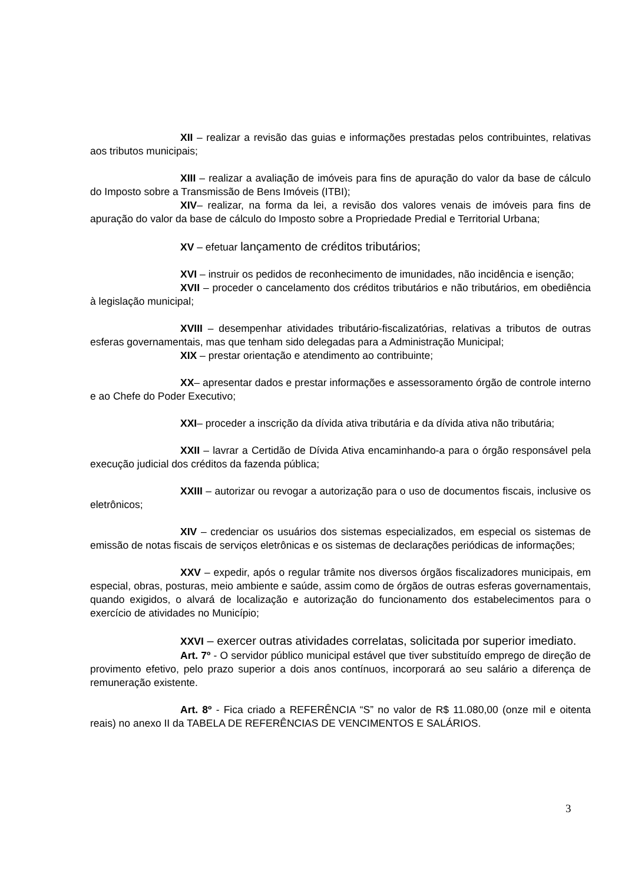XII – realizar a revisão das guias e informações prestadas pelos contribuintes, relativas aos tributos municipais;
XIII – realizar a avaliação de imóveis para fins de apuração do valor da base de cálculo do Imposto sobre a Transmissão de Bens Imóveis (ITBI);
XIV– realizar, na forma da lei, a revisão dos valores venais de imóveis para fins de apuração do valor da base de cálculo do Imposto sobre a Propriedade Predial e Territorial Urbana;
XV – efetuar lançamento de créditos tributários;
XVI – instruir os pedidos de reconhecimento de imunidades, não incidência e isenção;
XVII – proceder o cancelamento dos créditos tributários e não tributários, em obediência à legislação municipal;
XVIII – desempenhar atividades tributário-fiscalizatórias, relativas a tributos de outras esferas governamentais, mas que tenham sido delegadas para a Administração Municipal;
XIX – prestar orientação e atendimento ao contribuinte;
XX– apresentar dados e prestar informações e assessoramento órgão de controle interno e ao Chefe do Poder Executivo;
XXI– proceder a inscrição da dívida ativa tributária e da dívida ativa não tributária;
XXII – lavrar a Certidão de Dívida Ativa encaminhando-a para o órgão responsável pela execução judicial dos créditos da fazenda pública;
XXIII – autorizar ou revogar a autorização para o uso de documentos fiscais, inclusive os eletrônicos;
XIV – credenciar os usuários dos sistemas especializados, em especial os sistemas de emissão de notas fiscais de serviços eletrônicas e os sistemas de declarações periódicas de informações;
XXV – expedir, após o regular trâmite nos diversos órgãos fiscalizadores municipais, em especial, obras, posturas, meio ambiente e saúde, assim como de órgãos de outras esferas governamentais, quando exigidos, o alvará de localização e autorização do funcionamento dos estabelecimentos para o exercício de atividades no Município;
XXVI – exercer outras atividades correlatas, solicitada por superior imediato.
Art. 7º - O servidor público municipal estável que tiver substituído emprego de direção de provimento efetivo, pelo prazo superior a dois anos contínuos, incorporará ao seu salário a diferença de remuneração existente.
Art. 8º - Fica criado a REFERÊNCIA “S” no valor de R$ 11.080,00 (onze mil e oitenta reais) no anexo II da TABELA DE REFERÊNCIAS DE VENCIMENTOS E SALÁRIOS.
3